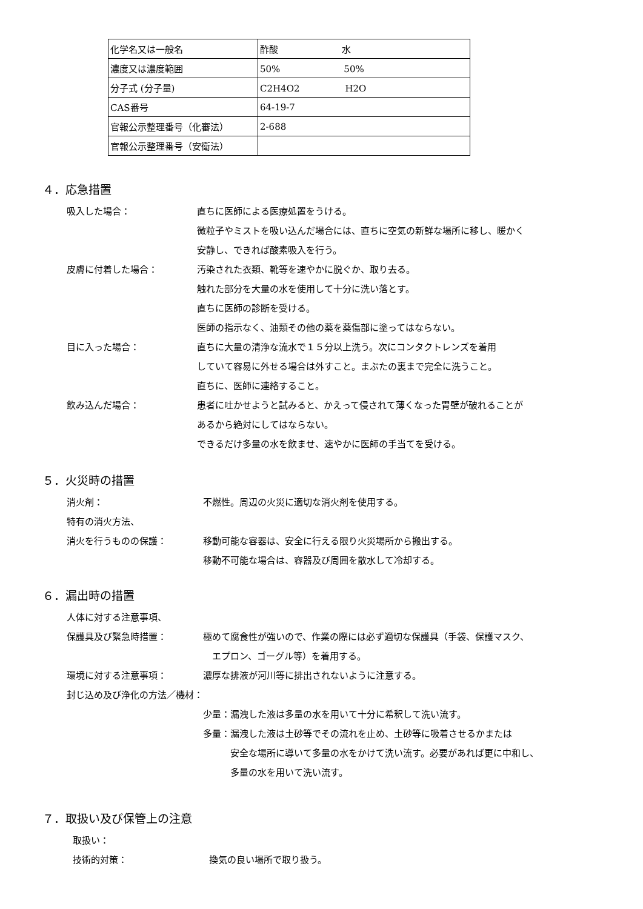| 化学名又は一般名 | 酢酸 水 |
| 濃度又は濃度範囲 | 50% 50% |
| 分子式 (分子量) | C2H4O2 H2O |
| CAS番号 | 64-19-7 |
| 官報公示整理番号（化審法） | 2-688 |
| 官報公示整理番号（安衛法） | |
４．応急措置
吸入した場合： 直ちに医師による医療処置をうける。
微粒子やミストを吸い込んだ場合には、直ちに空気の新鮮な場所に移し、暖かく
安静し、できれば酸素吸入を行う。
皮膚に付着した場合： 汚染された衣類、靴等を速やかに脱ぐか、取り去る。
触れた部分を大量の水を使用して十分に洗い落とす。
直ちに医師の診断を受ける。
医師の指示なく、油類その他の薬を薬傷部に塗ってはならない。
目に入った場合： 直ちに大量の清浄な流水で１５分以上洗う。次にコンタクトレンズを着用
していて容易に外せる場合は外すこと。まぶたの裏まで完全に洗うこと。
直ちに、医師に連絡すること。
飲み込んだ場合： 患者に吐かせようと試みると、かえって侵されて薄くなった胃壁が破れることが
あるから絶対にしてはならない。
できるだけ多量の水を飲ませ、速やかに医師の手当てを受ける。
５．火災時の措置
消火剤： 不燃性。周辺の火災に適切な消火剤を使用する。
特有の消火方法、
消火を行うものの保護： 移動可能な容器は、安全に行える限り火災場所から搬出する。
移動不可能な場合は、容器及び周囲を散水して冷却する。
６．漏出時の措置
人体に対する注意事項、
保護具及び緊急時措置： 極めて腐食性が強いので、作業の際には必ず適切な保護具（手袋、保護マスク、
　エプロン、ゴーグル等）を着用する。
環境に対する注意事項： 濃厚な排液が河川等に排出されないように注意する。
封じ込め及び浄化の方法／機材：
少量：漏洩した液は多量の水を用いて十分に希釈して洗い流す。
多量：漏洩した液は土砂等でその流れを止め、土砂等に吸着させるかまたは
　　　安全な場所に導いて多量の水をかけて洗い流す。必要があれば更に中和し、
　　　多量の水を用いて洗い流す。
７．取扱い及び保管上の注意
取扱い：
技術的対策： 換気の良い場所で取り扱う。